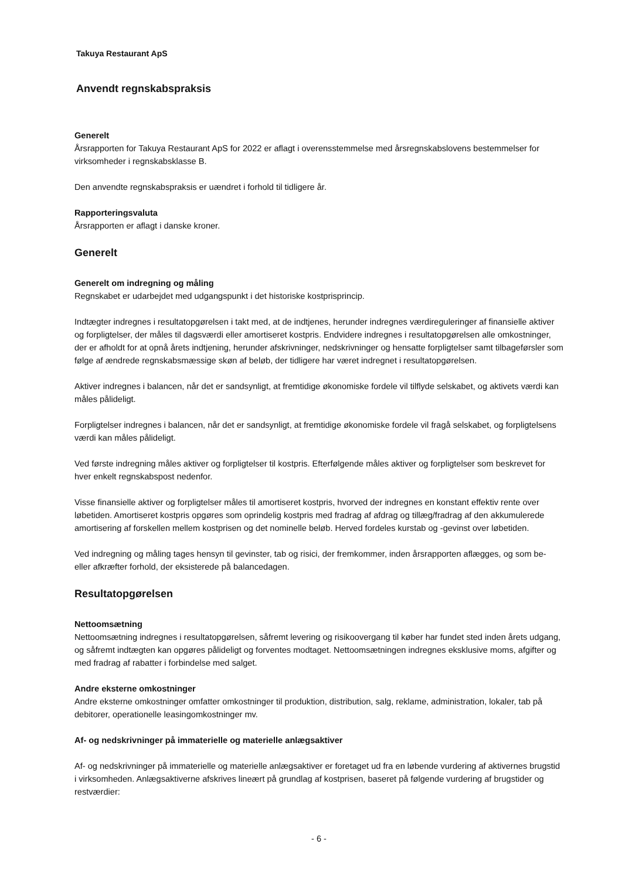Takuya Restaurant ApS
Anvendt regnskabspraksis
Generelt
Årsrapporten for Takuya Restaurant ApS for 2022 er aflagt i overensstemmelse med årsregnskabslovens bestemmelser for virksomheder i regnskabsklasse B.
Den anvendte regnskabspraksis er uændret i forhold til tidligere år.
Rapporteringsvaluta
Årsrapporten er aflagt i danske kroner.
Generelt
Generelt om indregning og måling
Regnskabet er udarbejdet med udgangspunkt i det historiske kostprisprincip.
Indtægter indregnes i resultatopgørelsen i takt med, at de indtjenes, herunder indregnes værdireguleringer af finansielle aktiver og forpligtelser, der måles til dagsværdi eller amortiseret kostpris. Endvidere indregnes i resultatopgørelsen alle omkostninger, der er afholdt for at opnå årets indtjening, herunder afskrivninger, nedskrivninger og hensatte forpligtelser samt tilbageførsler som følge af ændrede regnskabsmæssige skøn af beløb, der tidligere har været indregnet i resultatopgørelsen.
Aktiver indregnes i balancen, når det er sandsynligt, at fremtidige økonomiske fordele vil tilflyde selskabet, og aktivets værdi kan måles pålideligt.
Forpligtelser indregnes i balancen, når det er sandsynligt, at fremtidige økonomiske fordele vil fragå selskabet, og forpligtelsens værdi kan måles pålideligt.
Ved første indregning måles aktiver og forpligtelser til kostpris. Efterfølgende måles aktiver og forpligtelser som beskrevet for hver enkelt regnskabspost nedenfor.
Visse finansielle aktiver og forpligtelser måles til amortiseret kostpris, hvorved der indregnes en konstant effektiv rente over løbetiden. Amortiseret kostpris opgøres som oprindelig kostpris med fradrag af afdrag og tillæg/fradrag af den akkumulerede amortisering af forskellen mellem kostprisen og det nominelle beløb. Herved fordeles kurstab og -gevinst over løbetiden.
Ved indregning og måling tages hensyn til gevinster, tab og risici, der fremkommer, inden årsrapporten aflægges, og som be- eller afkræfter forhold, der eksisterede på balancedagen.
Resultatopgørelsen
Nettoomsætning
Nettoomsætning indregnes i resultatopgørelsen, såfremt levering og risikoovergang til køber har fundet sted inden årets udgang, og såfremt indtægten kan opgøres pålideligt og forventes modtaget. Nettoomsætningen indregnes eksklusive moms, afgifter og med fradrag af rabatter i forbindelse med salget.
Andre eksterne omkostninger
Andre eksterne omkostninger omfatter omkostninger til produktion, distribution, salg, reklame, administration, lokaler, tab på debitorer, operationelle leasingomkostninger mv.
Af- og nedskrivninger på immaterielle og materielle anlægsaktiver
Af- og nedskrivninger på immaterielle og materielle anlægsaktiver er foretaget ud fra en løbende vurdering af aktivernes brugstid i virksomheden. Anlægsaktiverne afskrives lineært på grundlag af kostprisen, baseret på følgende vurdering af brugstider og restværdier:
- 6 -